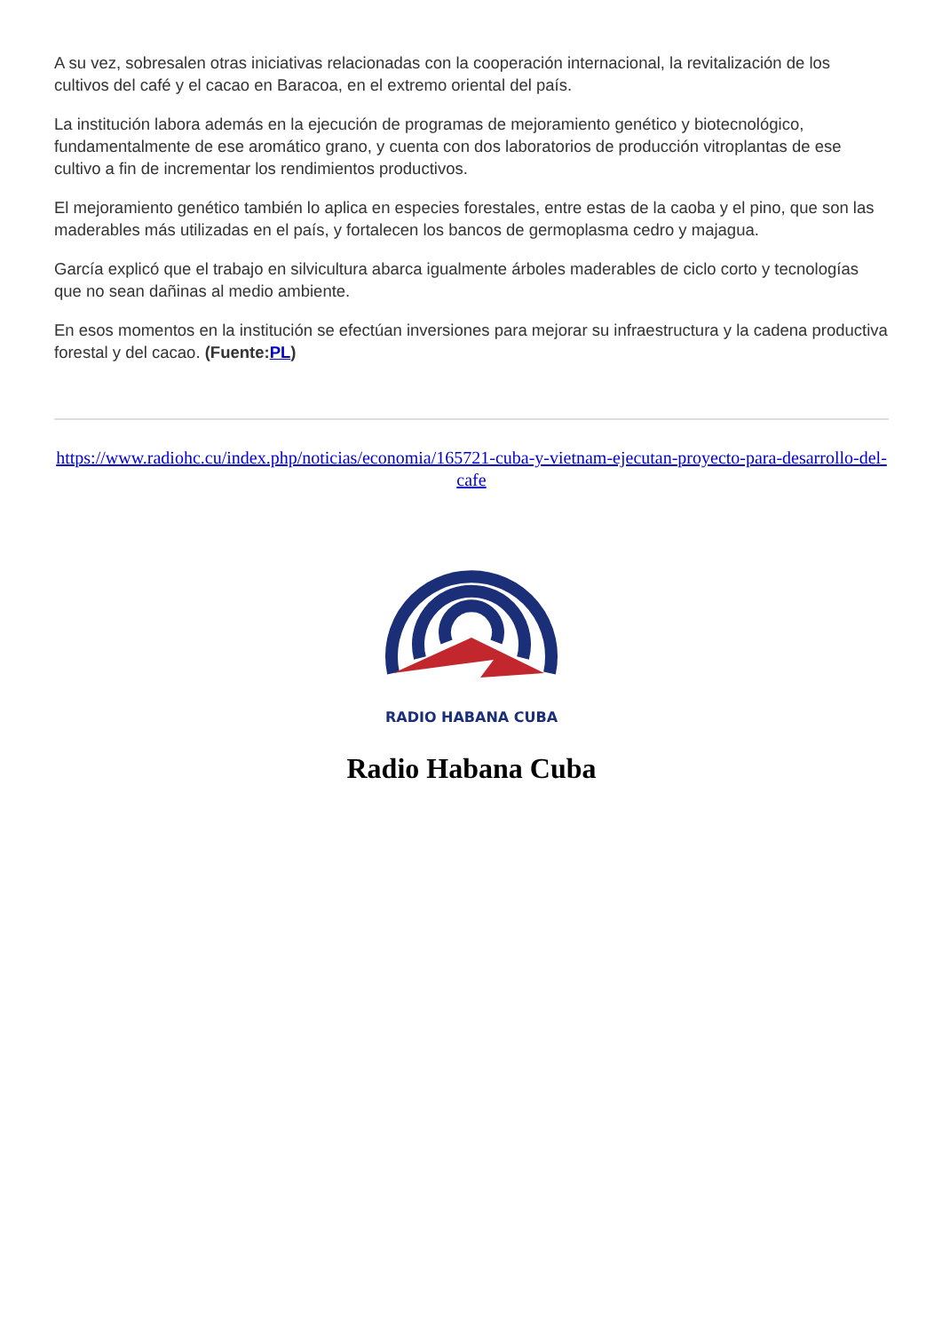A su vez, sobresalen otras iniciativas relacionadas con la cooperación internacional, la revitalización de los cultivos del café y el cacao en Baracoa, en el extremo oriental del país.
La institución labora además en la ejecución de programas de mejoramiento genético y biotecnológico, fundamentalmente de ese aromático grano, y cuenta con dos laboratorios de producción vitroplantas de ese cultivo a fin de incrementar los rendimientos productivos.
El mejoramiento genético también lo aplica en especies forestales, entre estas de la caoba y el pino, que son las maderables más utilizadas en el país, y fortalecen los bancos de germoplasma cedro y majagua.
García explicó que el trabajo en silvicultura abarca igualmente árboles maderables de ciclo corto y tecnologías que no sean dañinas al medio ambiente.
En esos momentos en la institución se efectúan inversiones para mejorar su infraestructura y la cadena productiva forestal y del cacao. (Fuente:PL)
https://www.radiohc.cu/index.php/noticias/economia/165721-cuba-y-vietnam-ejecutan-proyecto-para-desarrollo-del-cafe
RADIO HABANA CUBA
Radio Habana Cuba